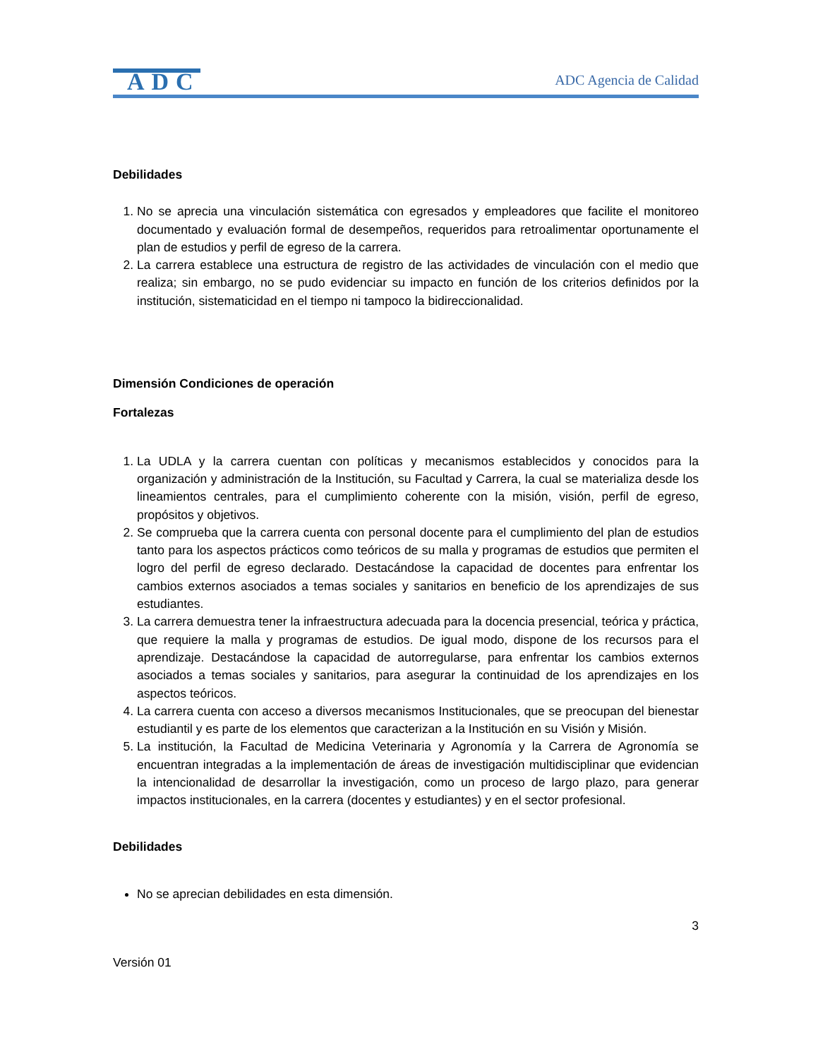ADC
ADC Agencia de Calidad
Debilidades
1. No se aprecia una vinculación sistemática con egresados y empleadores que facilite el monitoreo documentado y evaluación formal de desempeños, requeridos para retroalimentar oportunamente el plan de estudios y perfil de egreso de la carrera.
2. La carrera establece una estructura de registro de las actividades de vinculación con el medio que realiza; sin embargo, no se pudo evidenciar su impacto en función de los criterios definidos por la institución, sistematicidad en el tiempo ni tampoco la bidireccionalidad.
Dimensión Condiciones de operación
Fortalezas
1. La UDLA y la carrera cuentan con políticas y mecanismos establecidos y conocidos para la organización y administración de la Institución, su Facultad y Carrera, la cual se materializa desde los lineamientos centrales, para el cumplimiento coherente con la misión, visión, perfil de egreso, propósitos y objetivos.
2. Se comprueba que la carrera cuenta con personal docente para el cumplimiento del plan de estudios tanto para los aspectos prácticos como teóricos de su malla y programas de estudios que permiten el logro del perfil de egreso declarado. Destacándose la capacidad de docentes para enfrentar los cambios externos asociados a temas sociales y sanitarios en beneficio de los aprendizajes de sus estudiantes.
3. La carrera demuestra tener la infraestructura adecuada para la docencia presencial, teórica y práctica, que requiere la malla y programas de estudios. De igual modo, dispone de los recursos para el aprendizaje. Destacándose la capacidad de autorregularse, para enfrentar los cambios externos asociados a temas sociales y sanitarios, para asegurar la continuidad de los aprendizajes en los aspectos teóricos.
4. La carrera cuenta con acceso a diversos mecanismos Institucionales, que se preocupan del bienestar estudiantil y es parte de los elementos que caracterizan a la Institución en su Visión y Misión.
5. La institución, la Facultad de Medicina Veterinaria y Agronomía y la Carrera de Agronomía se encuentran integradas a la implementación de áreas de investigación multidisciplinar que evidencian la intencionalidad de desarrollar la investigación, como un proceso de largo plazo, para generar impactos institucionales, en la carrera (docentes y estudiantes) y en el sector profesional.
Debilidades
No se aprecian debilidades en esta dimensión.
3
Versión 01